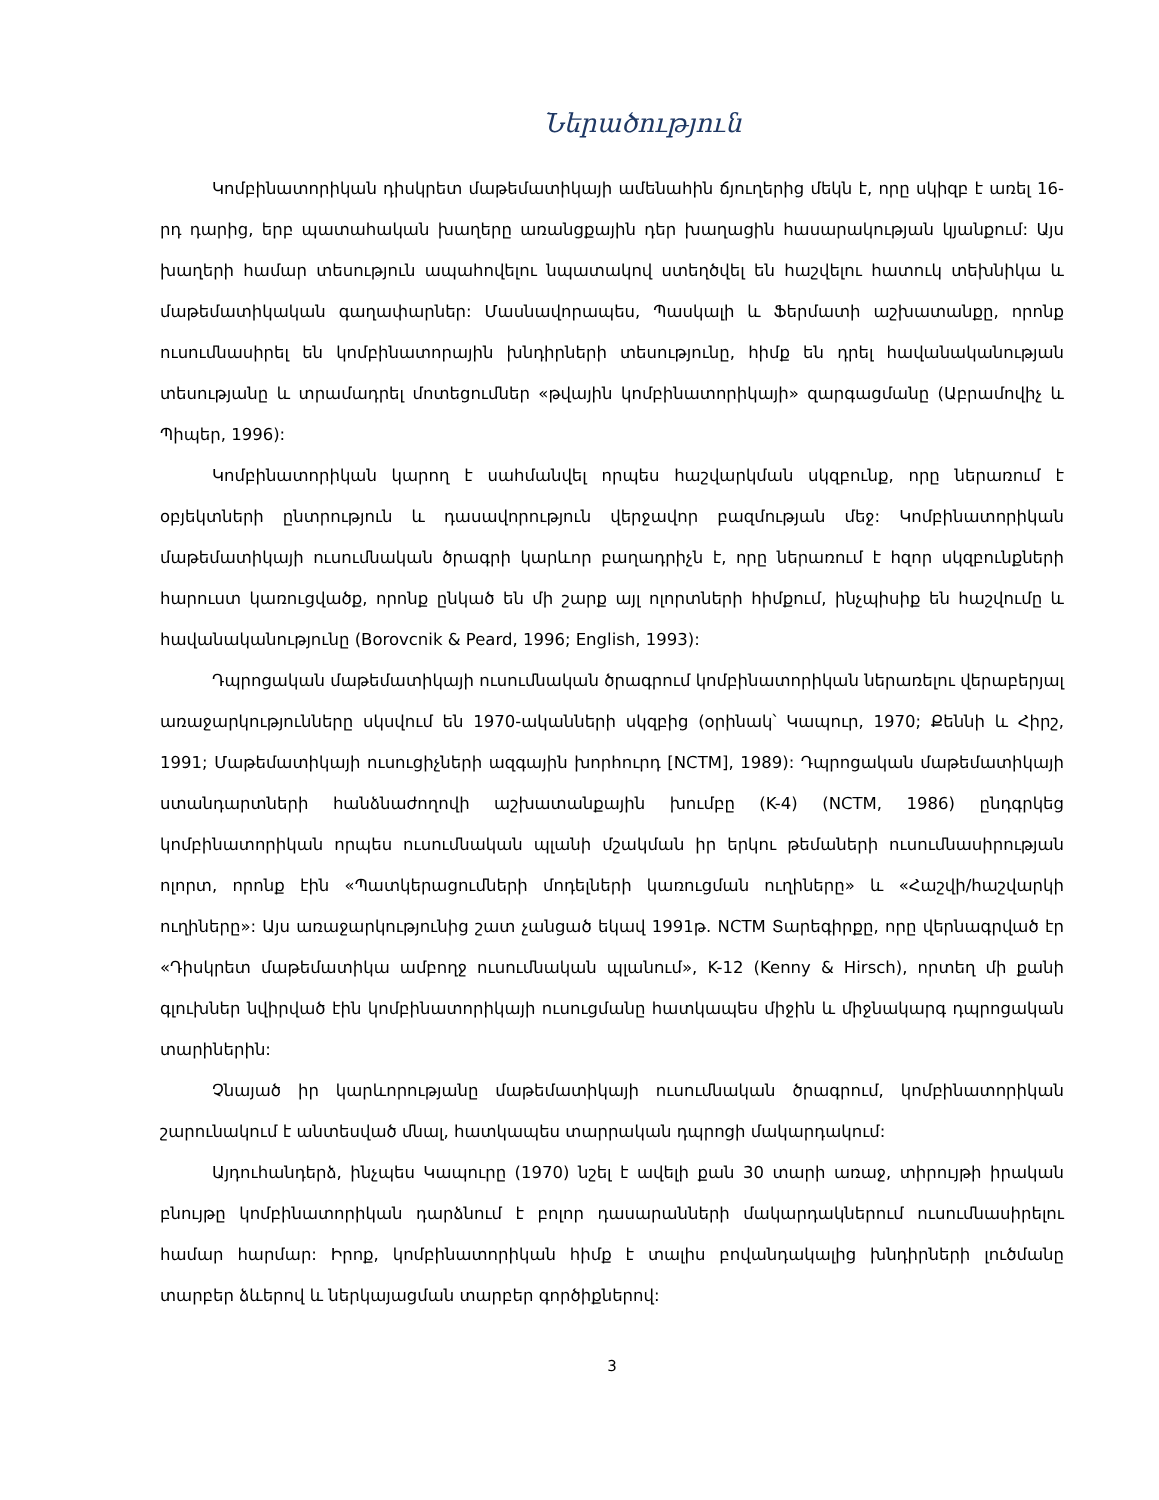Ներածություն
Կոմբինատորիկան դիսկրետ մաթեմատիկայի ամենահին ճյուղերից մեկն է, որը սկիզբ է առել 16-րդ դարից, երբ պատահական խաղերը առանցքային դեր խաղացին հասարակության կյանքում: Այս խաղերի համար տեսություն ապահովելու նպատակով ստեղծվել են հաշվելու հատուկ տեխնիկա և մաթեմատիկական գաղափարներ: Մասնավորապես, Պասկալի և Ֆերմատի աշխատանքը, որոնք ուսումնասիրել են կոմբինատորային խնդիրների տեսությունը, հիմք են դրել հավանականության տեսությանը և տրամադրել մոտեցումներ «թվային կոմբինատորիկայի» զարգացմանը (Աբրամովիչ և Պիպեր, 1996):
Կոմբինատորիկան կարող է սահմանվել որպես հաշվարկման սկզբունք, որը ներառում է օբյեկտների ընտրություն և դասավորություն վերջավոր բազմության մեջ: Կոմբինատորիկան մաթեմատիկայի ուսումնական ծրագրի կարևոր բաղադրիչն է, որը ներառում է հզոր սկզբունքների հարուստ կառուցվածք, որոնք ընկած են մի շարք այլ ոլորտների հիմքում, ինչպիսիք են հաշվումը և հավանականությունը (Borovcnik & Peard, 1996; English, 1993):
Դպրոցական մաթեմատիկայի ուսումնական ծրագրում կոմբինատորիկան ներառելու վերաբերյալ առաջարկությունները սկսվում են 1970-ականների սկզբից (օրինակ՝ Կապուր, 1970; Քեննի և Հիրշ, 1991; Մաթեմատիկայի ուսուցիչների ազգային խորհուրդ [NCTM], 1989): Դպրոցական մաթեմատիկայի ստանդարտների հանձնաժողովի աշխատանքային խումբը (K-4) (NCTM, 1986) ընդգրկեց կոմբինատորիկան որպես ուսումնական պլանի մշակման իր երկու թեմաների ուսումնասիրության ոլորտ, որոնք էին «Պատկերացումների մոդելների կառուցման ուղիները» և «Հաշվի/հաշվարկի ուղիները»: Այս առաջարկությունից շատ չանցած եկավ 1991թ. NCTM Տարեգիրքը, որը վերնագրված էր «Դիսկրետ մաթեմատիկա ամբողջ ուսումնական պլանում», K-12 (Kenny & Hirsch), որտեղ մի քանի գլուխներ նվիրված էին կոմբինատորիկայի ուսուցմանը հատկապես միջին և միջնակարգ դպրոցական տարիներին:
Չնայած իր կարևորությանը մաթեմատիկայի ուսումնական ծրագրում, կոմբինատորիկան շարունակում է անտեսված մնալ, հատկապես տարրական դպրոցի մակարդակում:
Այդուհանդերձ, ինչպես Կապուրը (1970) նշել է ավելի քան 30 տարի առաջ, տիրույթի իրական բնույթը կոմբինատորիկան դարձնում է բոլոր դասարանների մակարդակներում ուսումնասիրելու համար հարմար: Իրոք, կոմբինատորիկան հիմք է տալիս բովանդակալից խնդիրների լուծմանը տարբեր ձևերով և ներկայացման տարբեր գործիքներով:
3